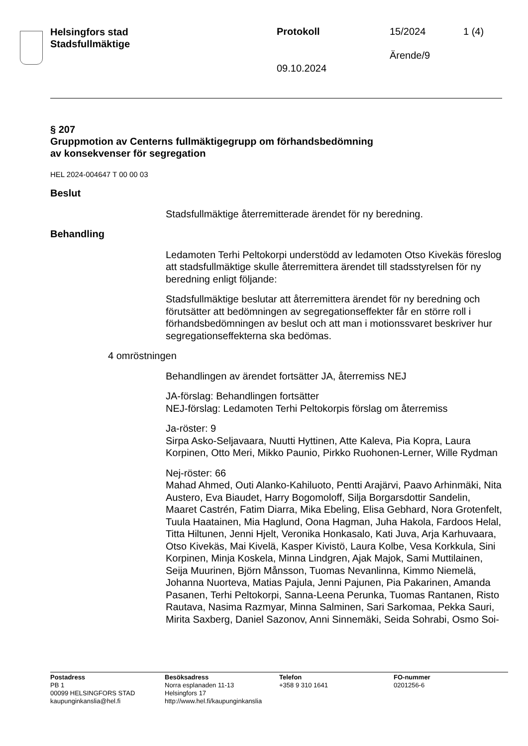Helsingfors stad
Stadsfullmäktige
Protokoll 15/2024 1 (4)
Ärende/9
09.10.2024
§ 207
Gruppmotion av Centerns fullmäktigegrupp om förhandsbedömning
av konsekvenser för segregation
HEL 2024-004647 T 00 00 03
Beslut
Stadsfullmäktige återremitterade ärendet för ny beredning.
Behandling
Ledamoten Terhi Peltokorpi understödd av ledamoten Otso Kivekäs föreslog att stadsfullmäktige skulle återremittera ärendet till stadsstyrelsen för ny beredning enligt följande:
Stadsfullmäktige beslutar att återremittera ärendet för ny beredning och förutsätter att bedömningen av segregationseffekter får en större roll i förhandsbedömningen av beslut och att man i motionssvaret beskriver hur segregationseffekterna ska bedömas.
4 omröstningen
Behandlingen av ärendet fortsätter JA, återremiss NEJ
JA-förslag: Behandlingen fortsätter
NEJ-förslag: Ledamoten Terhi Peltokorpis förslag om återremiss
Ja-röster: 9
Sirpa Asko-Seljavaara, Nuutti Hyttinen, Atte Kaleva, Pia Kopra, Laura Korpinen, Otto Meri, Mikko Paunio, Pirkko Ruohonen-Lerner, Wille Rydman
Nej-röster: 66
Mahad Ahmed, Outi Alanko-Kahiluoto, Pentti Arajärvi, Paavo Arhinmäki, Nita Austero, Eva Biaudet, Harry Bogomoloff, Silja Borgarsdottir Sandelin, Maaret Castrén, Fatim Diarra, Mika Ebeling, Elisa Gebhard, Nora Grotenfelt, Tuula Haatainen, Mia Haglund, Oona Hagman, Juha Hakola, Fardoos Helal, Titta Hiltunen, Jenni Hjelt, Veronika Honkasalo, Kati Juva, Arja Karhuvaara, Otso Kivekäs, Mai Kivelä, Kasper Kivistö, Laura Kolbe, Vesa Korkkula, Sini Korpinen, Minja Koskela, Minna Lindgren, Ajak Majok, Sami Muttilainen, Seija Muurinen, Björn Månsson, Tuomas Nevanlinna, Kimmo Niemelä, Johanna Nuorteva, Matias Pajula, Jenni Pajunen, Pia Pakarinen, Amanda Pasanen, Terhi Peltokorpi, Sanna-Leena Perunka, Tuomas Rantanen, Risto Rautava, Nasima Razmyar, Minna Salminen, Sari Sarkomaa, Pekka Sauri, Mirita Saxberg, Daniel Sazonov, Anni Sinnemäki, Seida Sohrabi, Osmo Soi-
Postadress
PB 1
00099 HELSINGFORS STAD
kaupunginkanslia@hel.fi
Besöksadress
Norra esplanaden 11-13
Helsingfors 17
http://www.hel.fi/kaupunginkanslia
Telefon
+358 9 310 1641
FO-nummer
0201256-6